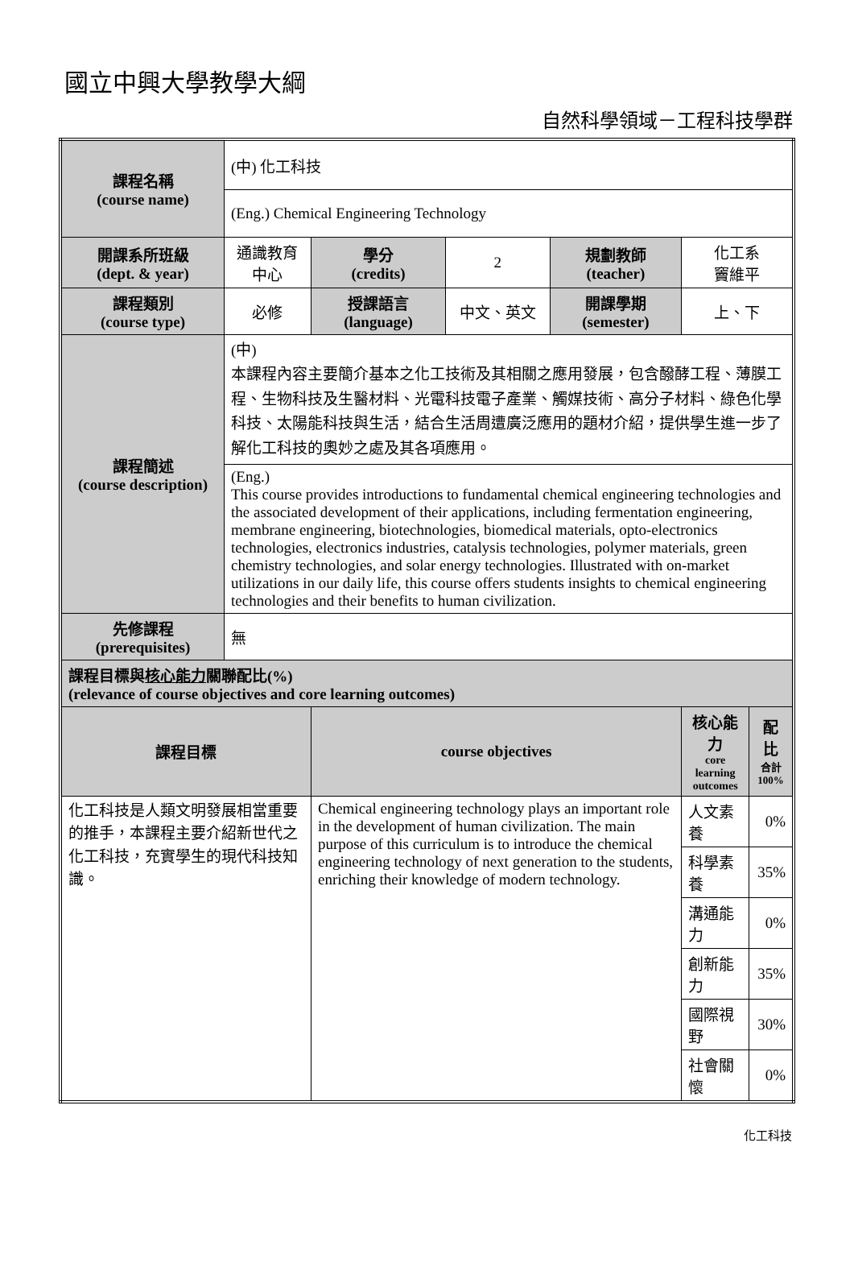國立中興大學教學大綱
自然科學領域－工程科技學群
| 課程名稱 (course name) | (中) 化工科技 | | | | | |
| | (Eng.) Chemical Engineering Technology | | | | | |
| 開課系所班級 (dept. & year) | 通識教育中心 | 學分 (credits) | 2 | 規劃教師 (teacher) | 化工系 竇維平 | |
| 課程類別 (course type) | 必修 | 授課語言 (language) | 中文、英文 | 開課學期 (semester) | 上、下 | |
| 課程簡述 (course description) | (中) 本課程內容主要簡介基本之化工技術及其相關之應用發展，包含醱酵工程、薄膜工程、生物科技及生醫材料、光電科技電子產業、觸媒技術、高分子材料、綠色化學科技、太陽能科技與生活，結合生活周遭廣泛應用的題材介紹，提供學生進一步了解化工科技的奧妙之處及其各項應用。 | | | | | |
| | (Eng.) This course provides introductions to fundamental chemical engineering technologies and the associated development of their applications, including fermentation engineering, membrane engineering, biotechnologies, biomedical materials, opto-electronics technologies, electronics industries, catalysis technologies, polymer materials, green chemistry technologies, and solar energy technologies. Illustrated with on-market utilizations in our daily life, this course offers students insights to chemical engineering technologies and their benefits to human civilization. | | | | | |
| 先修課程 (prerequisites) | 無 | | | | | |
| 課程目標與 核心能力 關聯配比(%) (relevance of course objectives and core learning outcomes) | | | | | | |
| 課程目標 | | course objectives | | | 核心能力 core learning outcomes | 配比 合計 100% |
| 化工科技是人類文明發展相當重要的推手，本課程主要介紹新世代之化工科技，充實學生的現代科技知識。 | | Chemical engineering technology plays an important role in the development of human civilization. The main purpose of this curriculum is to introduce the chemical engineering technology of next generation to the students, enriching their knowledge of modern technology. | | | 人文素養 | 0% |
| | | | | | 科學素養 | 35% |
| | | | | | 溝通能力 | 0% |
| | | | | | 創新能力 | 35% |
| | | | | | 國際視野 | 30% |
| | | | | | 社會關懷 | 0% |
化工科技